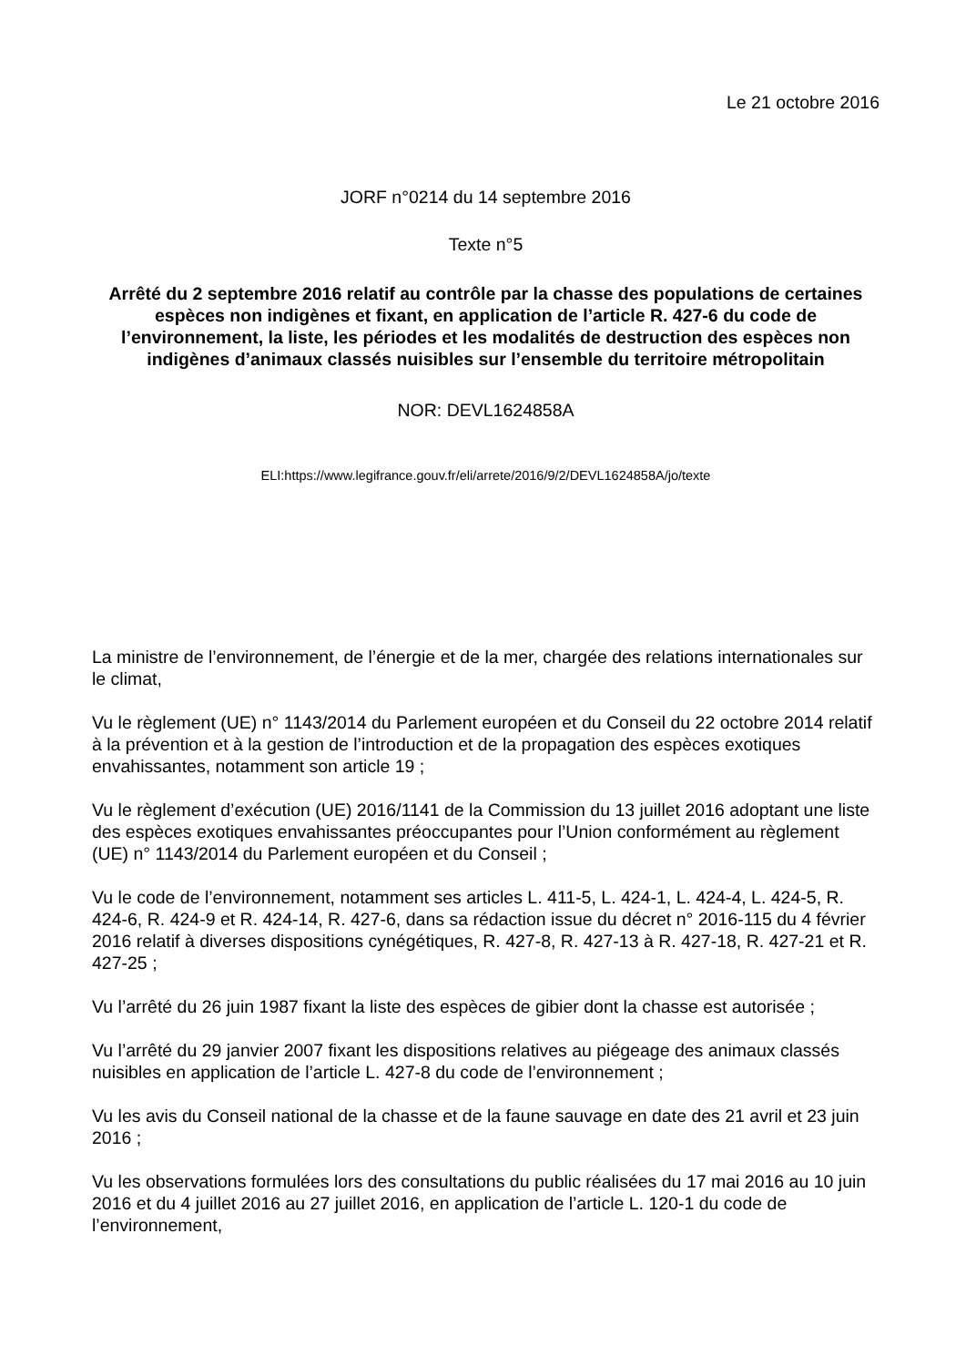Le 21 octobre 2016
JORF n°0214 du 14 septembre 2016
Texte n°5
Arrêté du 2 septembre 2016 relatif au contrôle par la chasse des populations de certaines espèces non indigènes et fixant, en application de l’article R. 427-6 du code de l’environnement, la liste, les périodes et les modalités de destruction des espèces non indigènes d’animaux classés nuisibles sur l’ensemble du territoire métropolitain
NOR: DEVL1624858A
ELI:https://www.legifrance.gouv.fr/eli/arrete/2016/9/2/DEVL1624858A/jo/texte
La ministre de l’environnement, de l’énergie et de la mer, chargée des relations internationales sur le climat,
Vu le règlement (UE) n° 1143/2014 du Parlement européen et du Conseil du 22 octobre 2014 relatif à la prévention et à la gestion de l’introduction et de la propagation des espèces exotiques envahissantes, notamment son article 19 ;
Vu le règlement d’exécution (UE) 2016/1141 de la Commission du 13 juillet 2016 adoptant une liste des espèces exotiques envahissantes préoccupantes pour l’Union conformément au règlement (UE) n° 1143/2014 du Parlement européen et du Conseil ;
Vu le code de l’environnement, notamment ses articles L. 411-5, L. 424-1, L. 424-4, L. 424-5, R. 424-6, R. 424-9 et R. 424-14, R. 427-6, dans sa rédaction issue du décret n° 2016-115 du 4 février 2016 relatif à diverses dispositions cynégétiques, R. 427-8, R. 427-13 à R. 427-18, R. 427-21 et R. 427-25 ;
Vu l’arrêté du 26 juin 1987 fixant la liste des espèces de gibier dont la chasse est autorisée ;
Vu l’arrêté du 29 janvier 2007 fixant les dispositions relatives au piégeage des animaux classés nuisibles en application de l’article L. 427-8 du code de l’environnement ;
Vu les avis du Conseil national de la chasse et de la faune sauvage en date des 21 avril et 23 juin 2016 ;
Vu les observations formulées lors des consultations du public réalisées du 17 mai 2016 au 10 juin 2016 et du 4 juillet 2016 au 27 juillet 2016, en application de l’article L. 120-1 du code de l’environnement,